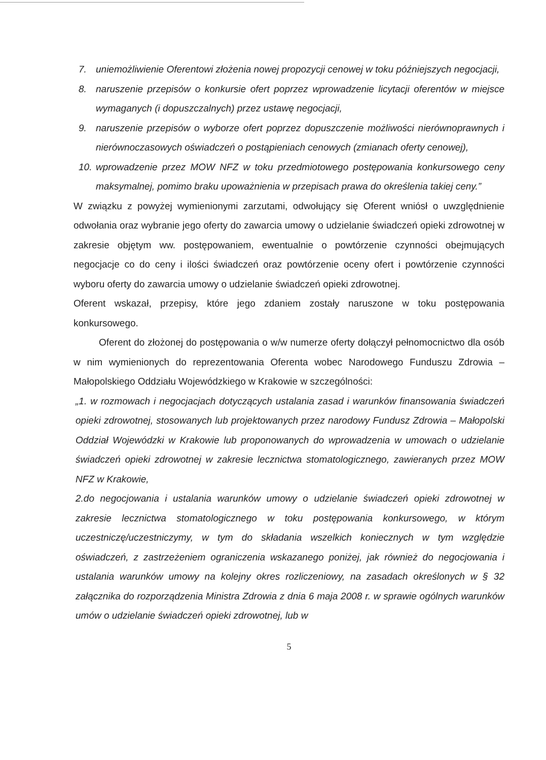7. uniemożliwienie Oferentowi złożenia nowej propozycji cenowej w toku późniejszych negocjacji,
8. naruszenie przepisów o konkursie ofert poprzez wprowadzenie licytacji oferentów w miejsce wymaganych (i dopuszczalnych) przez ustawę negocjacji,
9. naruszenie przepisów o wyborze ofert poprzez dopuszczenie możliwości nierównoprawnych i nierównoczasowych oświadczeń o postąpieniach cenowych (zmianach oferty cenowej),
10.
wprowadzenie przez MOW NFZ w toku przedmiotowego postępowania konkursowego ceny maksymalnej, pomimo braku upoważnienia w przepisach prawa do określenia takiej ceny.”
W związku z powyżej wymienionymi zarzutami, odwołujący się Oferent wniósł o uwzględnienie odwołania oraz wybranie jego oferty do zawarcia umowy o udzielanie świadczeń opieki zdrowotnej w zakresie objętym ww. postępowaniem, ewentualnie o powtórzenie czynności obejmujących negocjacje co do ceny i ilości świadczeń oraz powtórzenie oceny ofert i powtórzenie czynności wyboru oferty do zawarcia umowy o udzielanie świadczeń opieki zdrowotnej.
Oferent wskazał, przepisy, które jego zdaniem zostały naruszone w toku postępowania konkursowego.
Oferent do złożonej do postępowania o w/w numerze oferty dołączył pełnomocnictwo dla osób w nim wymienionych do reprezentowania Oferenta wobec Narodowego Funduszu Zdrowia – Małopolskiego Oddziału Wojewódzkiego w Krakowie w szczególności:
„1. w rozmowach i negocjacjach dotyczących ustalania zasad i warunków finansowania świadczeń opieki zdrowotnej, stosowanych lub projektowanych przez narodowy Fundusz Zdrowia – Małopolski Oddział Wojewódzki w Krakowie lub proponowanych do wprowadzenia w umowach o udzielanie świadczeń opieki zdrowotnej w zakresie lecznictwa stomatologicznego, zawieranych przez MOW NFZ w Krakowie,
2.do negocjowania i ustalania warunków umowy o udzielanie świadczeń opieki zdrowotnej w zakresie lecznictwa stomatologicznego w toku postępowania konkursowego, w którym uczestniczę/uczestniczymy, w tym do składania wszelkich koniecznych w tym względzie oświadczeń, z zastrzeżeniem ograniczenia wskazanego poniżej, jak również do negocjowania i ustalania warunków umowy na kolejny okres rozliczeniowy, na zasadach określonych w § 32 załącznika do rozporządzenia Ministra Zdrowia z dnia 6 maja 2008 r. w sprawie ogólnych warunków umów o udzielanie świadczeń opieki zdrowotnej, lub w
5